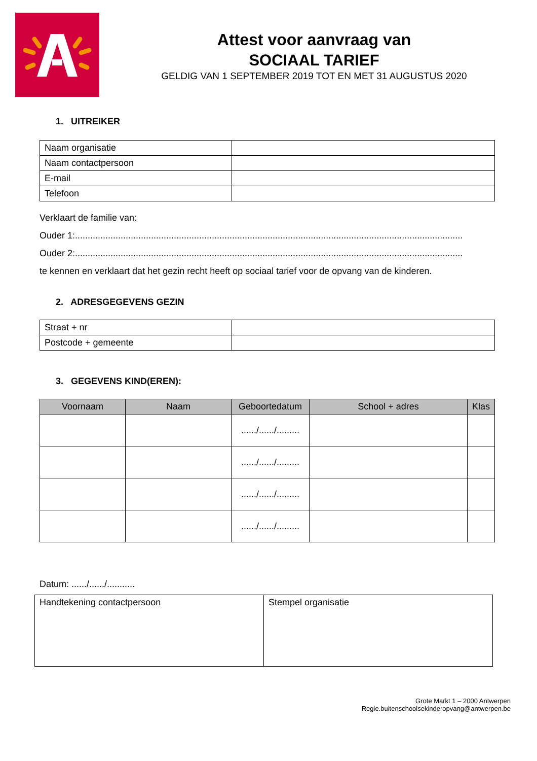Attest voor aanvraag van
SOCIAAL TARIEF
GELDIG VAN 1 SEPTEMBER 2019 TOT EN MET 31 AUGUSTUS 2020
1. UITREIKER
| Naam organisatie | |
| Naam contactpersoon | |
| E-mail | |
| Telefoon | |
Verklaart de familie van:
Ouder 1:.........................................................................................................................................................
Ouder 2:.........................................................................................................................................................
te kennen en verklaart dat het gezin recht heeft op sociaal tarief voor de opvang van de kinderen.
2. ADRESGEGEVENS GEZIN
| Straat + nr | |
| Postcode + gemeente | |
3. GEGEVENS KIND(EREN):
| Voornaam | Naam | Geboortedatum | School + adres | Klas |
| --- | --- | --- | --- | --- |
| | | ....../....../......... | | |
| | | ....../....../......... | | |
| | | ....../....../......... | | |
| | | ....../....../......... | | |
Datum: ....../....../...........
| Handtekening contactpersoon | Stempel organisatie |
Grote Markt 1 – 2000 Antwerpen
Regie.buitenschoolsekinderopvang@antwerpen.be